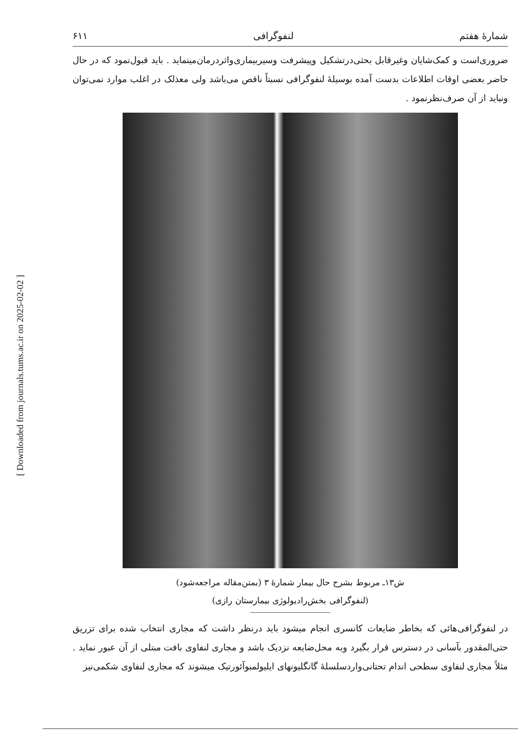[ Downloaded from journals.tums.ac.ir on 2025-02-02 ]
شمارهٔ هفتم لنفوگرافی ۶۱۱
ضروری‌است و کمک‌شایان وغیرقابل بحثی‌درتشکیل وپیشرفت وسیربیماری‌واثردرمان‌مینماید . باید قبول‌نمود که در حال حاضر بعضی اوقات اطلاعات بدست آمده بوسیلهٔ لنفوگرافی نسبتاً ناقص می‌باشد ولی معذلک در اغلب موارد نمی‌توان ونباید از آن صرف‌نظرنمود .
ش۱۳ـ مربوط بشرح حال بیمار شمارهٔ ۳ (بمتن‌مقاله مراجعه‌شود)
(لنفوگرافی بخش‌رادیولوژی بیمارستان رازی)
در لنفوگرافی‌هائی که بخاطر ضایعات کانسری انجام میشود باید درنظر داشت که مجاری انتخاب شده برای تزریق حتی‌المقدور بآسانی در دسترس قرار بگیرد وبه محل‌ضایعه نزدیک باشد و مجاری لنفاوی بافت مبتلی از آن عبور نماید . مثلاً مجاری لنفاوی سطحی اندام تحتانی‌واردسلسلهٔ گانگلیونهای ایلیولمبوآئورتیک میشوند که مجاری لنفاوی شکمی‌نیز